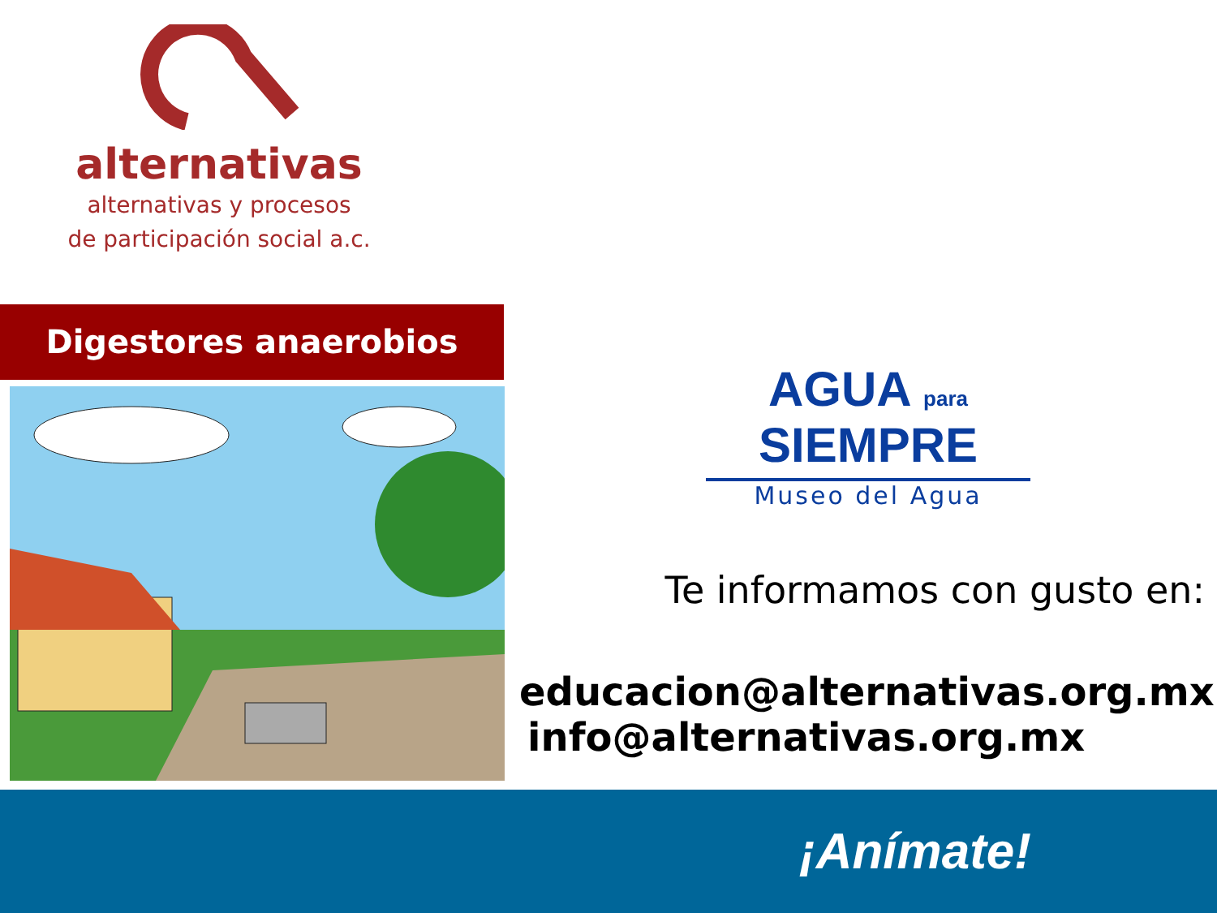alternativas
alternativas y procesos
de participación social a.c.
Digestores anaerobios
AGUA para SIEMPRE
Museo del Agua
Te informamos con gusto en:
educacion@alternativas.org.mx
info@alternativas.org.mx
¡Anímate!